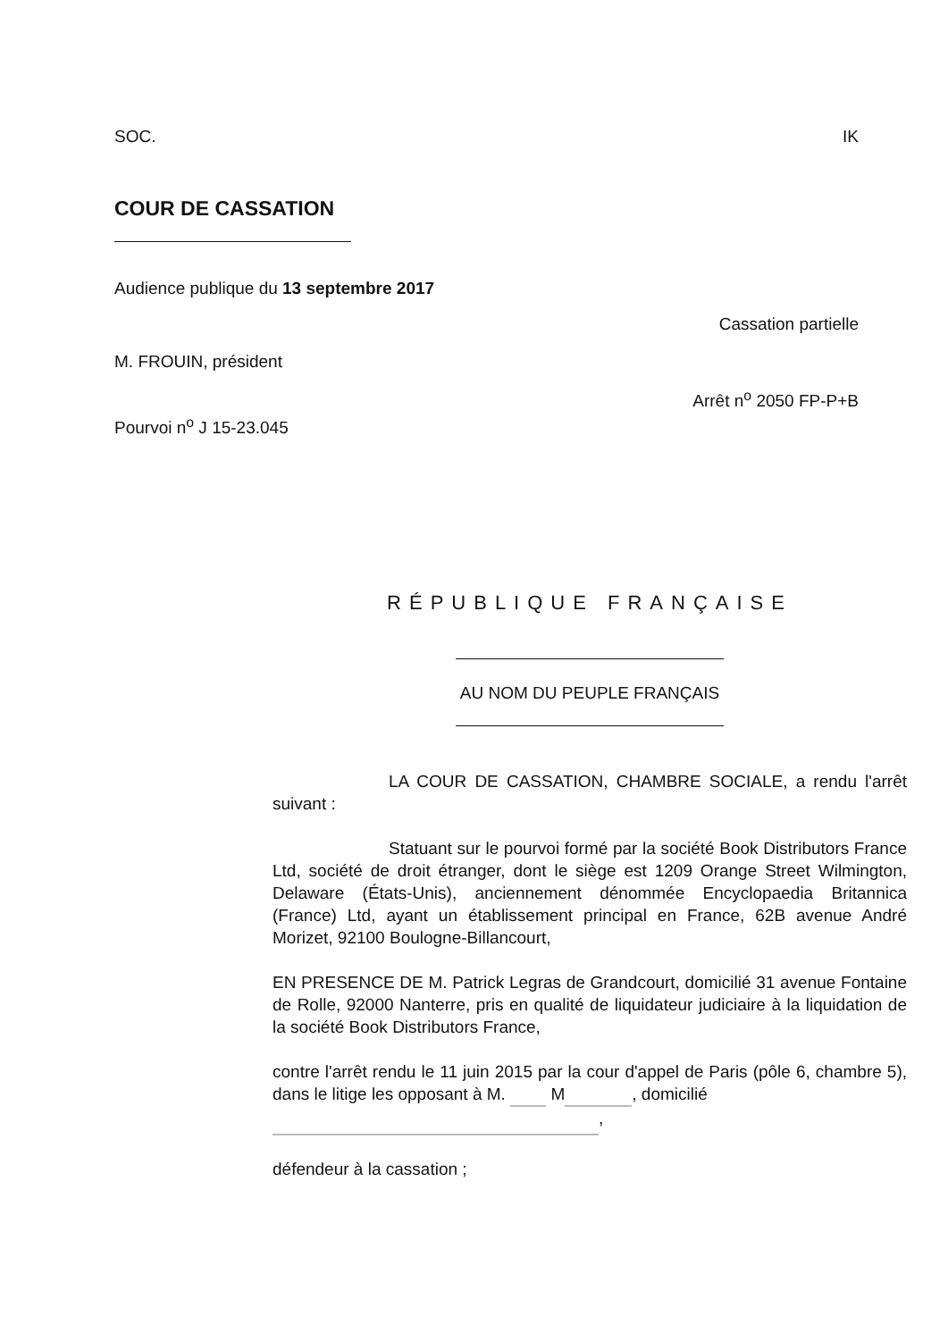SOC. IK
COUR DE CASSATION
Audience publique du 13 septembre 2017
Cassation partielle
M. FROUIN, président
Arrêt n<sup>o</sup> 2050 FP-P+B
Pourvoi n<sup>o</sup> J 15-23.045
RÉPUBLIQUE FRANÇAISE
AU NOM DU PEUPLE FRANÇAIS
LA COUR DE CASSATION, CHAMBRE SOCIALE, a rendu l'arrêt suivant :
Statuant sur le pourvoi formé par la société Book Distributors France Ltd, société de droit étranger, dont le siège est 1209 Orange Street Wilmington, Delaware (États-Unis), anciennement dénommée Encyclopaedia Britannica (France) Ltd, ayant un établissement principal en France, 62B avenue André Morizet, 92100 Boulogne-Billancourt,
EN PRESENCE DE M. Patrick Legras de Grandcourt, domicilié 31 avenue Fontaine de Rolle, 92000 Nanterre, pris en qualité de liquidateur judiciaire à la liquidation de la société Book Distributors France,
contre l'arrêt rendu le 11 juin 2015 par la cour d'appel de Paris (pôle 6, chambre 5), dans le litige les opposant à M. M , domicilié
,
défendeur à la cassation ;